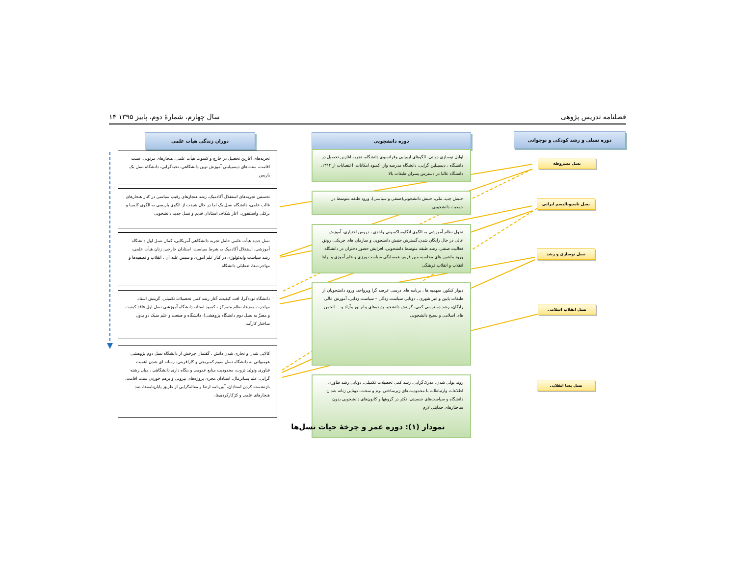فصلنامه تدریس پژوهی سال چهارم، شمارهٔ دوم، پاییز ۱۳۹۵ ۱۴
دوره نسلی و رشد کودکی و نوجوانی
نسل مشروطه
نسل ناسیونالیسم ایرانی
نسل نوسازی و رشد
نسل انقلاب اسلامی
نسل پسا انقلابی
دوره دانشجویی
اوایل نوسازی دولتی، الگوهای اروپایی وفرانسوی دانشگاه، تجربه اغازین تحصیل در دانشگاه ، دیسیپلین گرایی، دانشگاه مدرسه وار، کمبود امکانات، اعتصابات از ۱۳۱۴، دانشگاه غالبا در دسترس پسران طبقات بالا
جنبش چپ، ملی، جنبش دانشجویی(صنفی و سیاسی)، ورود طبقه متوسط در جمعیت دانشجویی
تحول نظام آموزشی به الگوی انگلوساکسونی واحدی ، دروس اختیاری، آموزش عالی در حال رایگان شدن،گسترش جنبش دانشجویی و سازمان های چریکی، رونق فعالیت صنفی، رشد طبقه متوسط دانشجویی، افزایش حضور دختران در دانشگاه، ورود ماشین های محاسبه مین فریم، همسایگی سیاست ورزی و علم آموزی و نهایتا انقلاب و انقلاب فرهنگی
دیوار کنکور، سهمیه ها ، برنامه های درسی عرضه گرا وپرواحد، ورود دانشجویان از طبقات پایین و غیر شهری ، دوتایی سیاست زدگی – سیاست زدایی، آموزش عالی رایگان، رشد دسترسی کمی، گزینش دانشجو، پدیده‌های پیام نور وآزاد و.... انجمن های اسلامی و بسیج دانشجویی
روند پولی شدن، مدرک‌گرایی، رشد کمی تحصیلات تکمیلی، دوتایی رشد فناوری اطلاعات وارتباطات با محدودیت‌های زیرساختی نرم و سخت، دوتایی زنانه شد ن دانشگاه و سیاست‌های جنسیتی، تکثر در گروهها و کانون‌های دانشجویی بدون ساختارهای حمایتی لازم
دوران زندگی هیأت علمی
تجربه‌های آغازین تحصیل در خارج و کسوت هیأت علمی، هنجارهای مرتونی، سنت اقامت، سنت‌های دیسیپلینی آموزش نوین دانشگاهی، نخبه‌گرایی، دانشگاه نسل یک پاریس
نخستین تجربه‌های استقلال آکادمیک، رشد هنجارهای رقیب سیاسی در کنار هنجارهای غالب علمی، دانشگاه نسل یک اما در حال شیفت از الگوی پاریسی به الگوی کلمبیا و برکلی واستنفورد، آغاز شکاف استادان قدیم و نسل جدید دانشجویی
نسل جدید هیأت علمی حامل تجربه دانشگاهی آمریکایی، کمال نسل اول دانشگاه آموزشی، استقلال آکادمیک به شرط سیاست، استادان خارجی، زنان هیأت علمی، رشد سیاست وایدئولوژی در کنار علم آموزی و سپس غلبه آن ، انقلاب و تصفیه‌ها و مهاجرت‌ها، تعطیلی دانشگاه
دانشگاه تودەگرا، افت کیفیت، آغاز رشد کمی تحصیلات تکمیلی، گزینش استاد، مهاجرت مغزها، نظام متمرکز ، کمبود استاد، دانشگاه آموزشی نسل اول فاقد کیفیت و مصرِّ به نسل دوم دانشگاه پژوهشی!، دانشگاه و صنعت و علم سبک دو بدون ساختار کارآمد.
کالایی شدن و تجاری شدن دانش ، گفتمان چرخش از دانشگاه نسل دوم پژوهشی هومبولتی به دانشگاه نسل سوم کمبریجی و کارافرینی، رسانه ای شدن اهمیت فناوری وتولید ثروت، محدودیت منابع عمومی و بنگاه داری دانشگاهی ، میان رشته گرایی، علم پسانرمال، استادان مجری پروژه‌های بیرونی و برهم خوردن سنت اقامت، بازنشسته کردن استادان، آیین‌نامه ارتقا و مقاله‌گرایی از طریق پایان‌نامه‌ها، ضد هنجارهای علمی و کژکارکردی‌ها،
نمودار (۱): دوره عمر و چرخهٔ حیات نسل‌ها